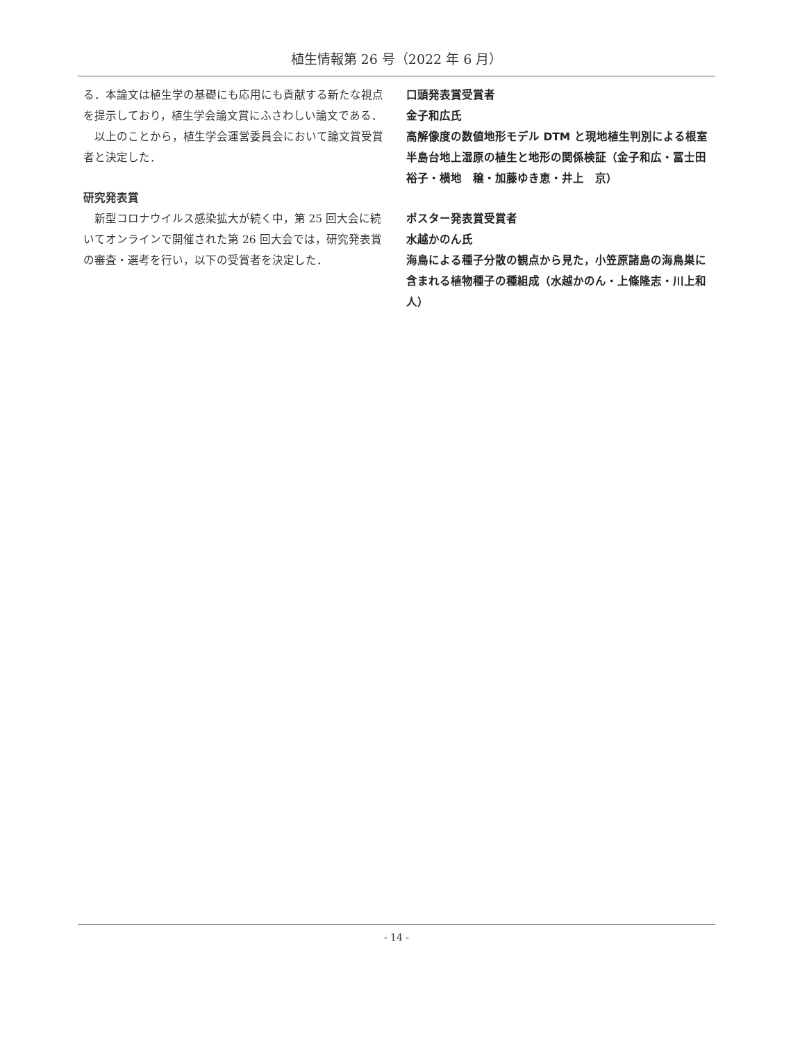植生情報第 26 号（2022 年 6 月）
る．本論文は植生学の基礎にも応用にも貢献する新たな視点を提示しており，植生学会論文賞にふさわしい論文である．
以上のことから，植生学会運営委員会において論文賞受賞者と決定した．
研究発表賞
新型コロナウイルス感染拡大が続く中，第 25 回大会に続いてオンラインで開催された第 26 回大会では，研究発表賞の審査・選考を行い，以下の受賞者を決定した．
口頭発表賞受賞者
金子和広氏
高解像度の数値地形モデル DTM と現地植生判別による根室半島台地上湿原の植生と地形の関係検証（金子和広・冨士田裕子・横地　穣・加藤ゆき恵・井上　京）
ポスター発表賞受賞者
水越かのん氏
海鳥による種子分散の観点から見た，小笠原諸島の海鳥巣に含まれる植物種子の種組成（水越かのん・上條隆志・川上和人）
- 14 -